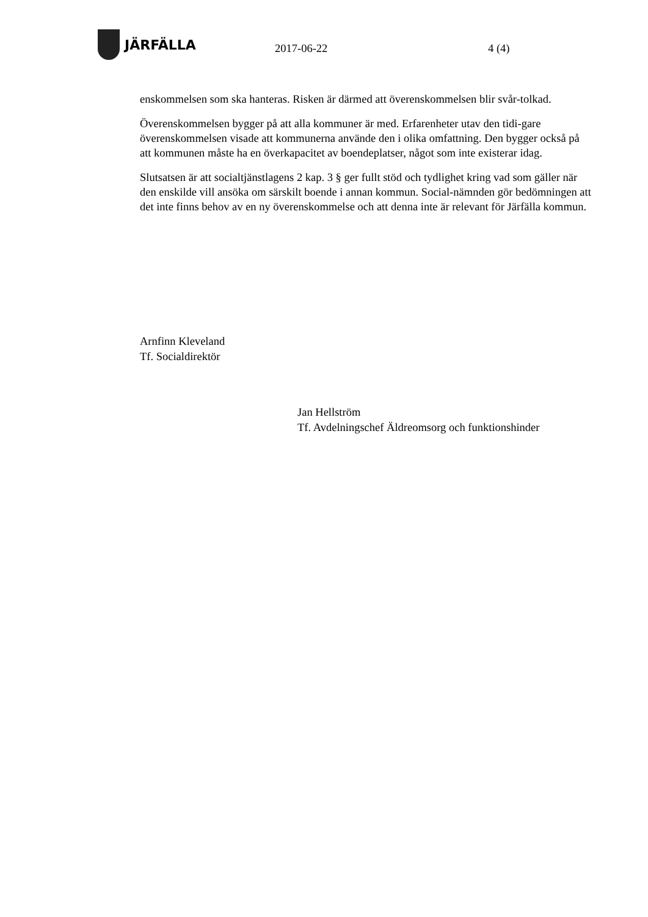JÄRFÄLLA
2017-06-22 4 (4)
enskommelsen som ska hanteras. Risken är därmed att överenskommelsen blir svår-tolkad.
Överenskommelsen bygger på att alla kommuner är med. Erfarenheter utav den tidi-gare överenskommelsen visade att kommunerna använde den i olika omfattning. Den bygger också på att kommunen måste ha en överkapacitet av boendeplatser, något som inte existerar idag.
Slutsatsen är att socialtjänstlagens 2 kap. 3 § ger fullt stöd och tydlighet kring vad som gäller när den enskilde vill ansöka om särskilt boende i annan kommun. Social-nämnden gör bedömningen att det inte finns behov av en ny överenskommelse och att denna inte är relevant för Järfälla kommun.
Arnfinn Kleveland
Tf. Socialdirektör
Jan Hellström
Tf. Avdelningschef Äldreomsorg och funktionshinder